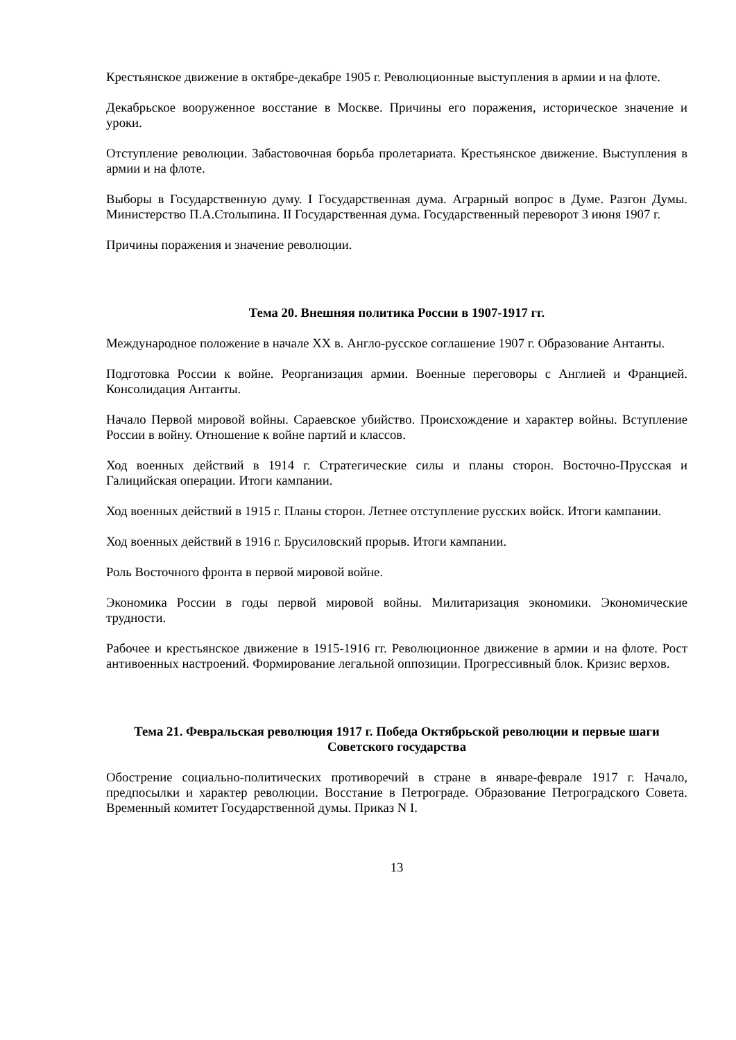Крестьянское движение в октябре-декабре 1905 г. Революционные выступления в армии и на флоте.
Декабрьское вооруженное восстание в Москве. Причины его поражения, историческое значение и уроки.
Отступление революции. Забастовочная борьба пролетариата. Крестьянское движение. Выступления в армии и на флоте.
Выборы в Государственную думу. I Государственная дума. Аграрный вопрос в Думе. Разгон Думы. Министерство П.А.Столыпина. II Государственная дума. Государственный переворот 3 июня 1907 г.
Причины поражения и значение революции.
Тема 20. Внешняя политика России в 1907-1917 гг.
Международное положение в начале XX в. Англо-русское соглашение 1907 г. Образование Антанты.
Подготовка России к войне. Реорганизация армии. Военные переговоры с Англией и Францией. Консолидация Антанты.
Начало Первой мировой войны. Сараевское убийство. Происхождение и характер войны. Вступление России в войну. Отношение к войне партий и классов.
Ход военных действий в 1914 г. Стратегические силы и планы сторон. Восточно-Прусская и Галицийская операции. Итоги кампании.
Ход военных действий в 1915 г. Планы сторон. Летнее отступление русских войск. Итоги кампании.
Ход военных действий в 1916 г. Брусиловский прорыв. Итоги кампании.
Роль Восточного фронта в первой мировой войне.
Экономика России в годы первой мировой войны. Милитаризация экономики. Экономические трудности.
Рабочее и крестьянское движение в 1915-1916 гг. Революционное движение в армии и на флоте. Рост антивоенных настроений. Формирование легальной оппозиции. Прогрессивный блок. Кризис верхов.
Тема 21. Февральская революция 1917 г. Победа Октябрьской революции и первые шаги Советского государства
Обострение социально-политических противоречий в стране в январе-феврале 1917 г. Начало, предпосылки и характер революции. Восстание в Петрограде. Образование Петроградского Совета. Временный комитет Государственной думы. Приказ N I.
13